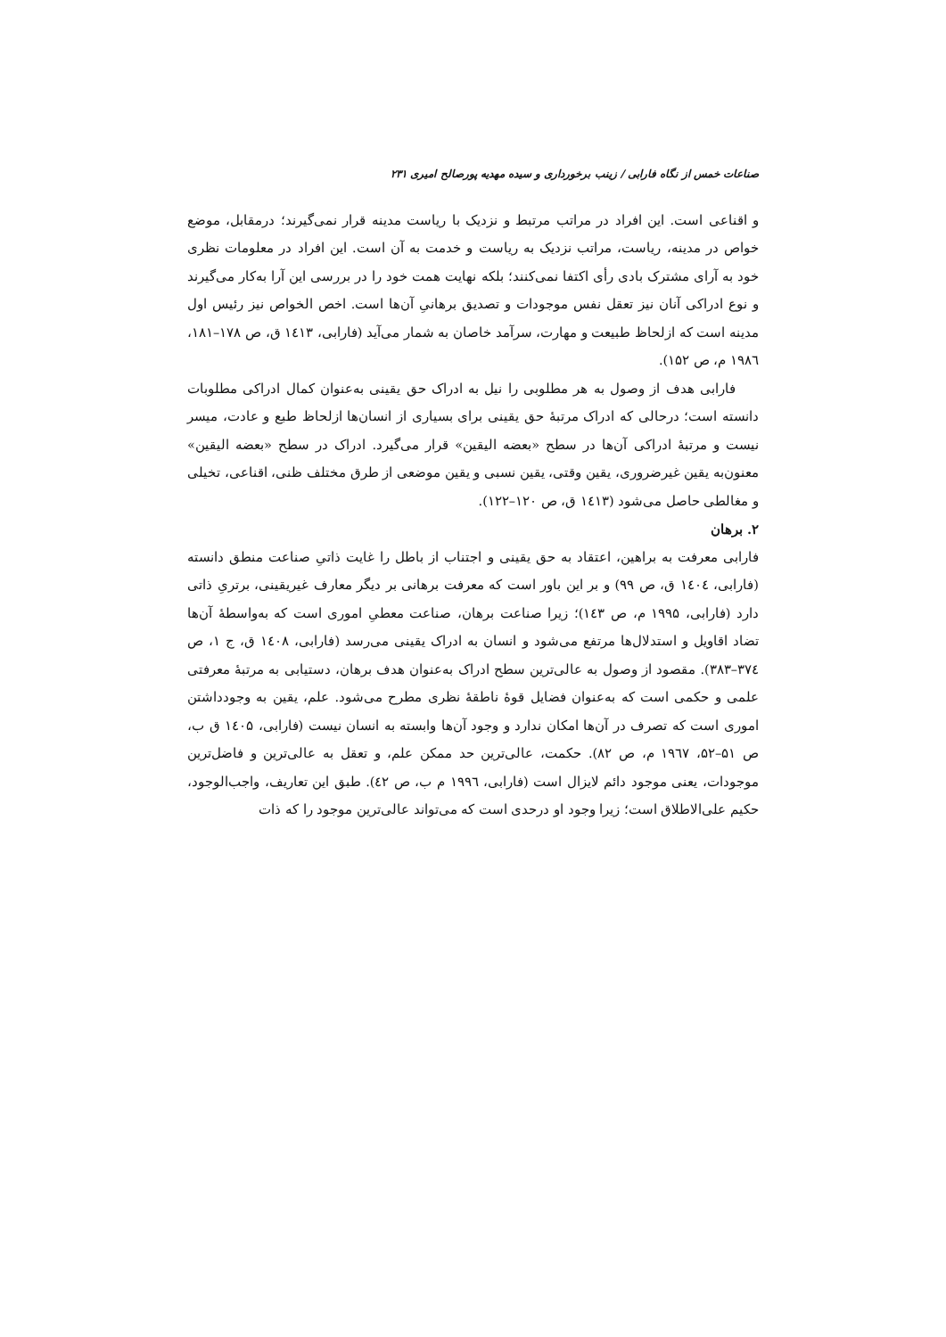صناعات خمس از نگاه فارابی / زینب برخورداری و سیده مهدیه پورصالح امیری ۲۳۱
و اقناعی است. این افراد در مراتب مرتبط و نزدیک با ریاست مدینه قرار نمی‌گیرند؛ درمقابل، موضع خواص در مدینه، ریاست، مراتب نزدیک به ریاست و خدمت به آن است. این افراد در معلومات نظری خود به آرای مشترک بادی رأی اکتفا نمی‌کنند؛ بلکه نهایت همت خود را در بررسی این آرا به‌کار می‌گیرند و نوع ادراکی آنان نیز تعقل نفس موجودات و تصدیق برهانیِ آن‌ها است. اخص الخواص نیز رئیس اول مدینه است که ازلحاظ طبیعت و مهارت، سرآمد خاصان به شمار می‌آید (فارابی، ۱٤۱۳ ق، ص ۱۷۸–۱۸۱، ۱۹۸٦ م، ص ۱۵۲).
فارابی هدف از وصول به هر مطلوبی را نیل به ادراک حق یقینی به‌عنوان کمال ادراکی مطلوبات دانسته است؛ درحالی که ادراک مرتبهٔ حق یقینی برای بسیاری از انسان‌ها ازلحاظ طبع و عادت، میسر نیست و مرتبهٔ ادراکی آن‌ها در سطح «بعضه الیقین» قرار می‌گیرد. ادراک در سطح «بعضه الیقین» معنون‌به یقین غیرضروری، یقین وقتی، یقین نسبی و یقین موضعی از طرق مختلف ظنی، اقناعی، تخیلی و مغالطی حاصل می‌شود (۱٤۱۳ ق، ص ۱۲۰–۱۲۲).
۲. برهان
فارابی معرفت به براهین، اعتقاد به حق یقینی و اجتناب از باطل را غایت ذاتیِ صناعت منطق دانسته (فارابی، ۱٤۰٤ ق، ص ۹۹) و بر این باور است که معرفت برهانی بر دیگر معارف غیریقینی، برتریِ ذاتی دارد (فارابی، ۱۹۹۵ م، ص ۱٤۳)؛ زیرا صناعت برهان، صناعت معطیِ اموری است که به‌واسطهٔ آن‌ها تضاد اقاویل و استدلال‌ها مرتفع می‌شود و انسان به ادراک یقینی می‌رسد (فارابی، ۱٤۰۸ ق، ج ۱، ص ۳۷٤–۳۸۳). مقصود از وصول به عالی‌ترین سطح ادراک به‌عنوان هدف برهان، دستیابی به مرتبهٔ معرفتی علمی و حکمی است که به‌عنوان فضایل قوهٔ ناطقهٔ نظری مطرح می‌شود. علم، یقین به وجودداشتن اموری است که تصرف در آن‌ها امکان ندارد و وجود آن‌ها وابسته به انسان نیست (فارابی، ۱٤۰۵ ق ب، ص ۵۱–۵۲، ۱۹٦۷ م، ص ۸۲). حکمت، عالی‌ترین حد ممکن علم، و تعقل به عالی‌ترین و فاضل‌ترین موجودات، یعنی موجود دائم لایزال است (فارابی، ۱۹۹٦ م ب، ص ٤۲). طبق این تعاریف، واجب‌الوجود، حکیم علی‌الاطلاق است؛ زیرا وجود او درحدی است که می‌تواند عالی‌ترین موجود را که ذات